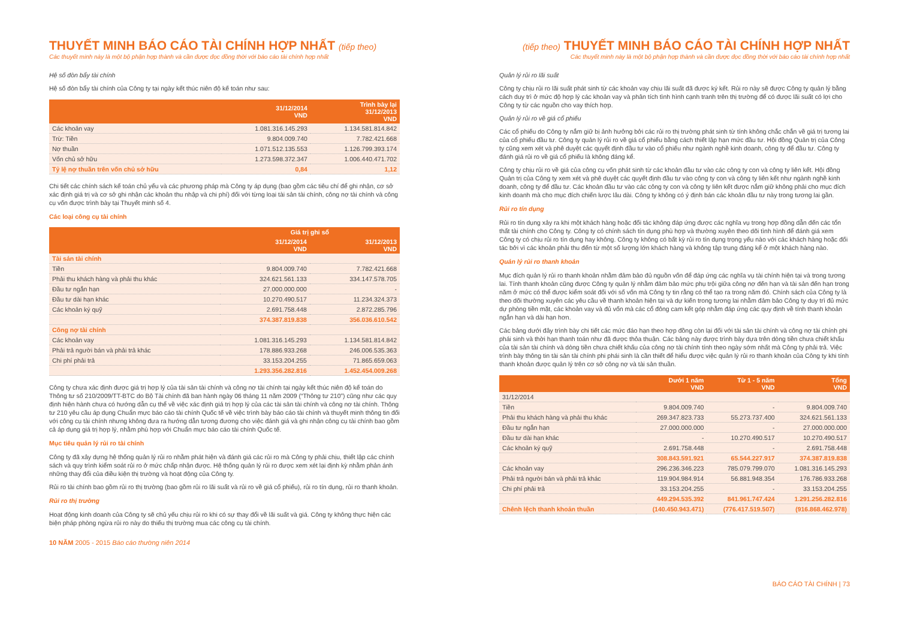THUYẾT MINH BÁO CÁO TÀI CHÍNH HỢP NHẤT (tiếp theo)
Các thuyết minh này là một bộ phận hợp thành và cần được đọc đồng thời với báo cáo tài chính hợp nhất
Hệ số đòn bẩy tài chính
Hệ số đòn bẩy tài chính của Công ty tại ngày kết thúc niên độ kế toán như sau:
| | 31/12/2014 VND | Trình bày lại 31/12/2013 VND |
| --- | --- | --- |
| Các khoản vay | 1.081.316.145.293 | 1.134.581.814.842 |
| Trừ: Tiền | 9.804.009.740 | 7.782.421.668 |
| Nợ thuần | 1.071.512.135.553 | 1.126.799.393.174 |
| Vốn chủ sở hữu | 1.273.598.372.347 | 1.006.440.471.702 |
| Tỷ lệ nợ thuần trên vốn chủ sở hữu | 0,84 | 1,12 |
Chi tiết các chính sách kế toán chủ yếu và các phương pháp mà Công ty áp dụng (bao gồm các tiêu chí để ghi nhận, cơ sở xác định giá trị và cơ sở ghi nhận các khoản thu nhập và chi phí) đối với từng loại tài sản tài chính, công nợ tài chính và công cụ vốn được trình bày tại Thuyết minh số 4.
Các loại công cụ tài chính
| | Giá trị ghi sổ | |
| --- | --- | --- |
| | 31/12/2014 VND | 31/12/2013 VND |
| Tài sản tài chính | | |
| Tiền | 9.804.009.740 | 7.782.421.668 |
| Phải thu khách hàng và phải thu khác | 324.621.561.133 | 334.147.578.705 |
| Đầu tư ngắn hạn | 27.000.000.000 | - |
| Đầu tư dài hạn khác | 10.270.490.517 | 11.234.324.373 |
| Các khoản ký quỹ | 2.691.758.448 | 2.872.285.796 |
| | 374.387.819.838 | 356.036.610.542 |
| Công nợ tài chính | | |
| Các khoản vay | 1.081.316.145.293 | 1.134.581.814.842 |
| Phải trả người bán và phải trả khác | 178.886.933.268 | 246.006.535.363 |
| Chi phí phải trả | 33.153.204.255 | 71.865.659.063 |
| | 1.293.356.282.816 | 1.452.454.009.268 |
Công ty chưa xác định được giá trị hợp lý của tài sản tài chính và công nợ tài chính tại ngày kết thúc niên độ kế toán do Thông tư số 210/2009/TT-BTC do Bộ Tài chính đã ban hành ngày 06 tháng 11 năm 2009 (“Thông tư 210”) cũng như các quy định hiện hành chưa có hướng dẫn cụ thể về việc xác định giá trị hợp lý của các tài sản tài chính và công nợ tài chính. Thông tư 210 yêu cầu áp dụng Chuẩn mực báo cáo tài chính Quốc tế về việc trình bày báo cáo tài chính và thuyết minh thông tin đối với công cụ tài chính nhưng không đưa ra hướng dẫn tương đương cho việc đánh giá và ghi nhận công cụ tài chính bao gồm cả áp dụng giá trị hợp lý, nhằm phù hợp với Chuẩn mực báo cáo tài chính Quốc tế.
Mục tiêu quản lý rủi ro tài chính
Công ty đã xây dựng hệ thống quản lý rủi ro nhằm phát hiện và đánh giá các rủi ro mà Công ty phải chịu, thiết lập các chính sách và quy trình kiểm soát rủi ro ở mức chấp nhận được. Hệ thống quản lý rủi ro được xem xét lại định kỳ nhằm phản ánh những thay đổi của điều kiện thị trường và hoạt động của Công ty.
Rủi ro tài chính bao gồm rủi ro thị trường (bao gồm rủi ro lãi suất và rủi ro về giá cổ phiếu), rủi ro tín dụng, rủi ro thanh khoản.
Rủi ro thị trường
Hoạt động kinh doanh của Công ty sẽ chủ yếu chịu rủi ro khi có sự thay đổi về lãi suất và giá. Công ty không thực hiện các biện pháp phòng ngừa rủi ro này do thiếu thị trường mua các công cụ tài chính.
10 NĂM 2005 - 2015 Báo cáo thường niên 2014
(tiếp theo) THUYẾT MINH BÁO CÁO TÀI CHÍNH HỢP NHẤT
Các thuyết minh này là một bộ phận hợp thành và cần được đọc đồng thời với báo cáo tài chính hợp nhất
Quản lý rủi ro lãi suất
Công ty chịu rủi ro lãi suất phát sinh từ các khoản vay chịu lãi suất đã được ký kết. Rủi ro này sẽ được Công ty quản lý bằng cách duy trì ở mức độ hợp lý các khoản vay và phân tích tình hình cạnh tranh trên thị trường để có được lãi suất có lợi cho Công ty từ các nguồn cho vay thích hợp.
Quản lý rủi ro về giá cổ phiếu
Các cổ phiếu do Công ty nắm giữ bị ảnh hưởng bởi các rủi ro thị trường phát sinh từ tính không chắc chắn về giá trị tương lai của cổ phiếu đầu tư. Công ty quản lý rủi ro về giá cổ phiếu bằng cách thiết lập hạn mức đầu tư. Hội đồng Quản trị của Công ty cũng xem xét và phê duyệt các quyết định đầu tư vào cổ phiếu như ngành nghề kinh doanh, công ty để đầu tư. Công ty đánh giá rủi ro về giá cổ phiếu là không đáng kể.
Công ty chịu rủi ro về giá của công cụ vốn phát sinh từ các khoản đầu tư vào các công ty con và công ty liên kết. Hội đồng Quản trị của Công ty xem xét và phê duyệt các quyết định đầu tư vào công ty con và công ty liên kết như ngành nghề kinh doanh, công ty để đầu tư. Các khoản đầu tư vào các công ty con và công ty liên kết được nắm giữ không phải cho mục đích kinh doanh mà cho mục đích chiến lược lâu dài. Công ty không có ý định bán các khoản đầu tư này trong tương lai gần.
Rủi ro tín dụng
Rủi ro tín dụng xảy ra khi một khách hàng hoặc đối tác không đáp ứng được các nghĩa vụ trong hợp đồng dẫn đến các tổn thất tài chính cho Công ty. Công ty có chính sách tín dụng phù hợp và thường xuyên theo dõi tình hình để đánh giá xem Công ty có chịu rủi ro tín dụng hay không. Công ty không có bất kỳ rủi ro tín dụng trọng yếu nào với các khách hàng hoặc đối tác bởi vì các khoản phải thu đến từ một số lượng lớn khách hàng và không tập trung đáng kể ở một khách hàng nào.
Quản lý rủi ro thanh khoản
Mục đích quản lý rủi ro thanh khoản nhằm đảm bảo đủ nguồn vốn để đáp ứng các nghĩa vụ tài chính hiện tại và trong tương lai. Tính thanh khoản cũng được Công ty quản lý nhằm đảm bảo mức phụ trội giữa công nợ đến hạn và tài sản đến hạn trong năm ở mức có thể được kiểm soát đối với số vốn mà Công ty tin rằng có thể tạo ra trong năm đó. Chính sách của Công ty là theo dõi thường xuyên các yêu cầu về thanh khoản hiện tại và dự kiến trong tương lai nhằm đảm bảo Công ty duy trì đủ mức dự phòng tiền mặt, các khoản vay và đủ vốn mà các cổ đông cam kết góp nhằm đáp ứng các quy định về tính thanh khoản ngắn hạn và dài hạn hơn.
Các bảng dưới đây trình bày chi tiết các mức đáo hạn theo hợp đồng còn lại đối với tài sản tài chính và công nợ tài chính phi phái sinh và thời hạn thanh toán như đã được thỏa thuận. Các bảng này được trình bày dựa trên dòng tiền chưa chiết khấu của tài sản tài chính và dòng tiền chưa chiết khấu của công nợ tài chính tính theo ngày sớm nhất mà Công ty phải trả. Việc trình bày thông tin tài sản tài chính phi phái sinh là cần thiết để hiểu được việc quản lý rủi ro thanh khoản của Công ty khi tính thanh khoản được quản lý trên cơ sở công nợ và tài sản thuần.
| | Dưới 1 năm VND | Từ 1 - 5 năm VND | Tổng VND |
| --- | --- | --- | --- |
| 31/12/2014 | | | |
| Tiền | 9.804.009.740 | - | 9.804.009.740 |
| Phải thu khách hàng và phải thu khác | 269.347.823.733 | 55.273.737.400 | 324.621.561.133 |
| Đầu tư ngắn hạn | 27.000.000.000 | - | 27.000.000.000 |
| Đầu tư dài hạn khác | - | 10.270.490.517 | 10.270.490.517 |
| Các khoản ký quỹ | 2.691.758.448 | - | 2.691.758.448 |
| | 308.843.591.921 | 65.544.227.917 | 374.387.819.838 |
| Các khoản vay | 296.236.346.223 | 785.079.799.070 | 1.081.316.145.293 |
| Phải trả người bán và phải trả khác | 119.904.984.914 | 56.881.948.354 | 176.786.933.268 |
| Chi phí phải trả | 33.153.204.255 | - | 33.153.204.255 |
| | 449.294.535.392 | 841.961.747.424 | 1.291.256.282.816 |
| Chênh lệch thanh khoản thuần | (140.450.943.471) | (776.417.519.507) | (916.868.462.978) |
BÁO CÁO TÀI CHÍNH | 73